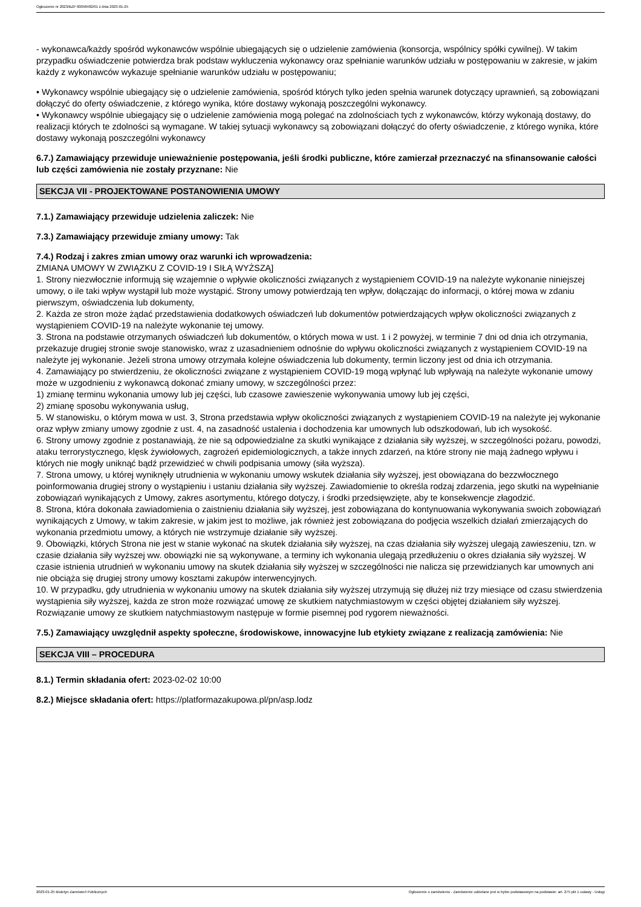Ogłoszenie nr 2023/BZP 00058482/01 z dnia 2023-01-25
- wykonawca/każdy spośród wykonawców wspólnie ubiegających się o udzielenie zamówienia (konsorcja, wspólnicy spółki cywilnej). W takim przypadku oświadczenie potwierdza brak podstaw wykluczenia wykonawcy oraz spełnianie warunków udziału w postępowaniu w zakresie, w jakim każdy z wykonawców wykazuje spełnianie warunków udziału w postępowaniu;
• Wykonawcy wspólnie ubiegający się o udzielenie zamówienia, spośród których tylko jeden spełnia warunek dotyczący uprawnień, są zobowiązani dołączyć do oferty oświadczenie, z którego wynika, które dostawy wykonają poszczególni wykonawcy.
• Wykonawcy wspólnie ubiegający się o udzielenie zamówienia mogą polegać na zdolnościach tych z wykonawców, którzy wykonają dostawy, do realizacji których te zdolności są wymagane. W takiej sytuacji wykonawcy są zobowiązani dołączyć do oferty oświadczenie, z którego wynika, które dostawy wykonają poszczególni wykonawcy
6.7.) Zamawiający przewiduje unieważnienie postępowania, jeśli środki publiczne, które zamierzał przeznaczyć na sfinansowanie całości lub części zamówienia nie zostały przyznane: Nie
SEKCJA VII - PROJEKTOWANE POSTANOWIENIA UMOWY
7.1.) Zamawiający przewiduje udzielenia zaliczek: Nie
7.3.) Zamawiający przewiduje zmiany umowy: Tak
7.4.) Rodzaj i zakres zmian umowy oraz warunki ich wprowadzenia:
ZMIANA UMOWY W ZWIĄZKU Z COVID-19 I SIŁĄ WYŻSZĄ]
1. Strony niezwłocznie informują się wzajemnie o wpływie okoliczności związanych z wystąpieniem COVID-19 na należyte wykonanie niniejszej umowy, o ile taki wpływ wystąpił lub może wystąpić. Strony umowy potwierdzają ten wpływ, dołączając do informacji, o której mowa w zdaniu pierwszym, oświadczenia lub dokumenty,
2. Każda ze stron może żądać przedstawienia dodatkowych oświadczeń lub dokumentów potwierdzających wpływ okoliczności związanych z wystąpieniem COVID-19 na należyte wykonanie tej umowy.
3. Strona na podstawie otrzymanych oświadczeń lub dokumentów, o których mowa w ust. 1 i 2 powyżej, w terminie 7 dni od dnia ich otrzymania, przekazuje drugiej stronie swoje stanowisko, wraz z uzasadnieniem odnośnie do wpływu okoliczności związanych z wystąpieniem COVID-19 na należyte jej wykonanie. Jeżeli strona umowy otrzymała kolejne oświadczenia lub dokumenty, termin liczony jest od dnia ich otrzymania.
4. Zamawiający po stwierdzeniu, że okoliczności związane z wystąpieniem COVID-19 mogą wpłynąć lub wpływają na należyte wykonanie umowy może w uzgodnieniu z wykonawcą dokonać zmiany umowy, w szczególności przez:
1) zmianę terminu wykonania umowy lub jej części, lub czasowe zawieszenie wykonywania umowy lub jej części,
2) zmianę sposobu wykonywania usług,
5. W stanowisku, o którym mowa w ust. 3, Strona przedstawia wpływ okoliczności związanych z wystąpieniem COVID-19 na należyte jej wykonanie oraz wpływ zmiany umowy zgodnie z ust. 4, na zasadność ustalenia i dochodzenia kar umownych lub odszkodowań, lub ich wysokość.
6. Strony umowy zgodnie z postanawiają, że nie są odpowiedzialne za skutki wynikające z działania siły wyższej, w szczególności pożaru, powodzi, ataku terrorystycznego, klęsk żywiołowych, zagrożeń epidemiologicznych, a także innych zdarzeń, na które strony nie mają żadnego wpływu i których nie mogły uniknąć bądź przewidzieć w chwili podpisania umowy (siła wyższa).
7. Strona umowy, u której wyniknęły utrudnienia w wykonaniu umowy wskutek działania siły wyższej, jest obowiązana do bezzwłocznego poinformowania drugiej strony o wystąpieniu i ustaniu działania siły wyższej. Zawiadomienie to określa rodzaj zdarzenia, jego skutki na wypełnianie zobowiązań wynikających z Umowy, zakres asortymentu, którego dotyczy, i środki przedsięwzięte, aby te konsekwencje złagodzić.
8. Strona, która dokonała zawiadomienia o zaistnieniu działania siły wyższej, jest zobowiązana do kontynuowania wykonywania swoich zobowiązań wynikających z Umowy, w takim zakresie, w jakim jest to możliwe, jak również jest zobowiązana do podjęcia wszelkich działań zmierzających do wykonania przedmiotu umowy, a których nie wstrzymuje działanie siły wyższej.
9. Obowiązki, których Strona nie jest w stanie wykonać na skutek działania siły wyższej, na czas działania siły wyższej ulegają zawieszeniu, tzn. w czasie działania siły wyższej ww. obowiązki nie są wykonywane, a terminy ich wykonania ulegają przedłużeniu o okres działania siły wyższej. W czasie istnienia utrudnień w wykonaniu umowy na skutek działania siły wyższej w szczególności nie nalicza się przewidzianych kar umownych ani nie obciąża się drugiej strony umowy kosztami zakupów interwencyjnych.
10. W przypadku, gdy utrudnienia w wykonaniu umowy na skutek działania siły wyższej utrzymują się dłużej niż trzy miesiące od czasu stwierdzenia wystąpienia siły wyższej, każda ze stron może rozwiązać umowę ze skutkiem natychmiastowym w części objętej działaniem siły wyższej. Rozwiązanie umowy ze skutkiem natychmiastowym następuje w formie pisemnej pod rygorem nieważności.
7.5.) Zamawiający uwzględnił aspekty społeczne, środowiskowe, innowacyjne lub etykiety związane z realizacją zamówienia: Nie
SEKCJA VIII – PROCEDURA
8.1.) Termin składania ofert: 2023-02-02 10:00
8.2.) Miejsce składania ofert: https://platformazakupowa.pl/pn/asp.lodz
2023-01-25 Biuletyn Zamówień Publicznych Ogłoszenie o zamówieniu - Zamówienie udzielane jest w trybie podstawowym na podstawie: art. 275 pkt 1 ustawy - Usługi